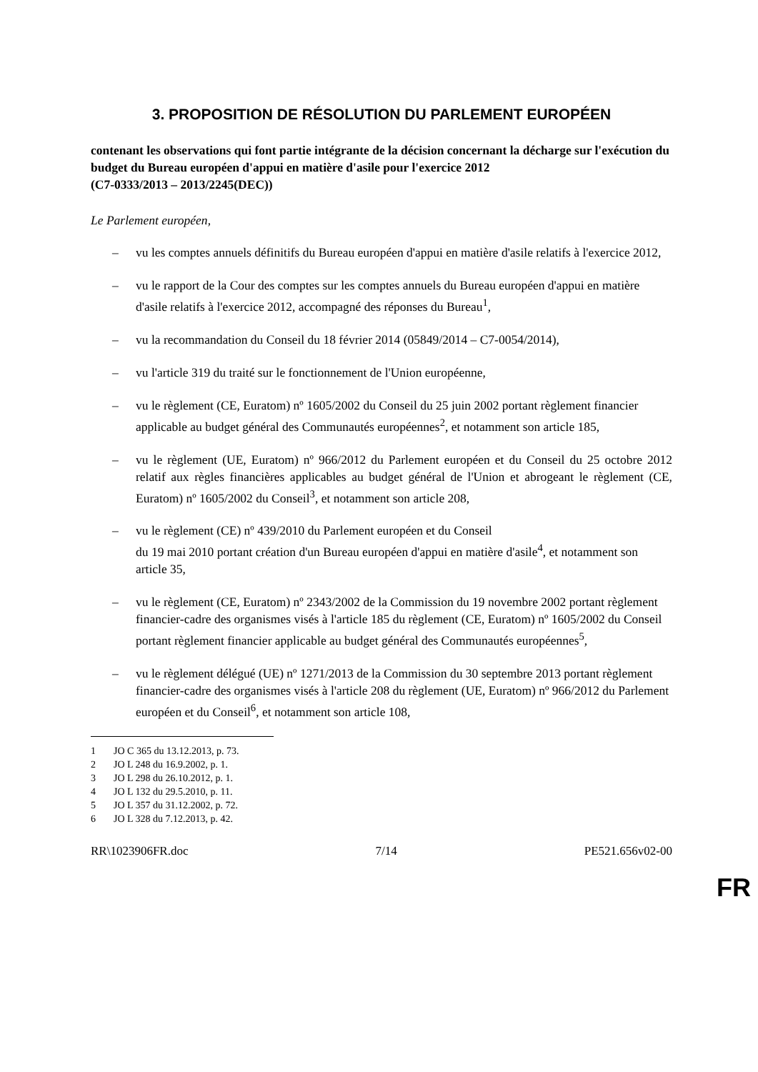3. PROPOSITION DE RÉSOLUTION DU PARLEMENT EUROPÉEN
contenant les observations qui font partie intégrante de la décision concernant la décharge sur l'exécution du budget du Bureau européen d'appui en matière d'asile pour l'exercice 2012
(C7-0333/2013 – 2013/2245(DEC))
Le Parlement européen,
– vu les comptes annuels définitifs du Bureau européen d'appui en matière d'asile relatifs à l'exercice 2012,
– vu le rapport de la Cour des comptes sur les comptes annuels du Bureau européen d'appui en matière d'asile relatifs à l'exercice 2012, accompagné des réponses du Bureau<sup>1</sup>,
– vu la recommandation du Conseil du 18 février 2014 (05849/2014 – C7-0054/2014),
– vu l'article 319 du traité sur le fonctionnement de l'Union européenne,
– vu le règlement (CE, Euratom) nº 1605/2002 du Conseil du 25 juin 2002 portant règlement financier applicable au budget général des Communautés européennes<sup>2</sup>, et notamment son article 185,
– vu le règlement (UE, Euratom) nº 966/2012 du Parlement européen et du Conseil du 25 octobre 2012 relatif aux règles financières applicables au budget général de l'Union et abrogeant le règlement (CE, Euratom) nº 1605/2002 du Conseil<sup>3</sup>, et notamment son article 208,
– vu le règlement (CE) nº 439/2010 du Parlement européen et du Conseil
du 19 mai 2010 portant création d'un Bureau européen d'appui en matière d'asile<sup>4</sup>, et notamment son article 35,
– vu le règlement (CE, Euratom) nº 2343/2002 de la Commission du 19 novembre 2002 portant règlement financier-cadre des organismes visés à l'article 185 du règlement (CE, Euratom) nº 1605/2002 du Conseil portant règlement financier applicable au budget général des Communautés européennes<sup>5</sup>,
– vu le règlement délégué (UE) nº 1271/2013 de la Commission du 30 septembre 2013 portant règlement financier-cadre des organismes visés à l'article 208 du règlement (UE, Euratom) nº 966/2012 du Parlement européen et du Conseil<sup>6</sup>, et notamment son article 108,
1 JO C 365 du 13.12.2013, p. 73.
2 JO L 248 du 16.9.2002, p. 1.
3 JO L 298 du 26.10.2012, p. 1.
4 JO L 132 du 29.5.2010, p. 11.
5 JO L 357 du 31.12.2002, p. 72.
6 JO L 328 du 7.12.2013, p. 42.
RR\1023906FR.doc 7/14 PE521.656v02-00
FR